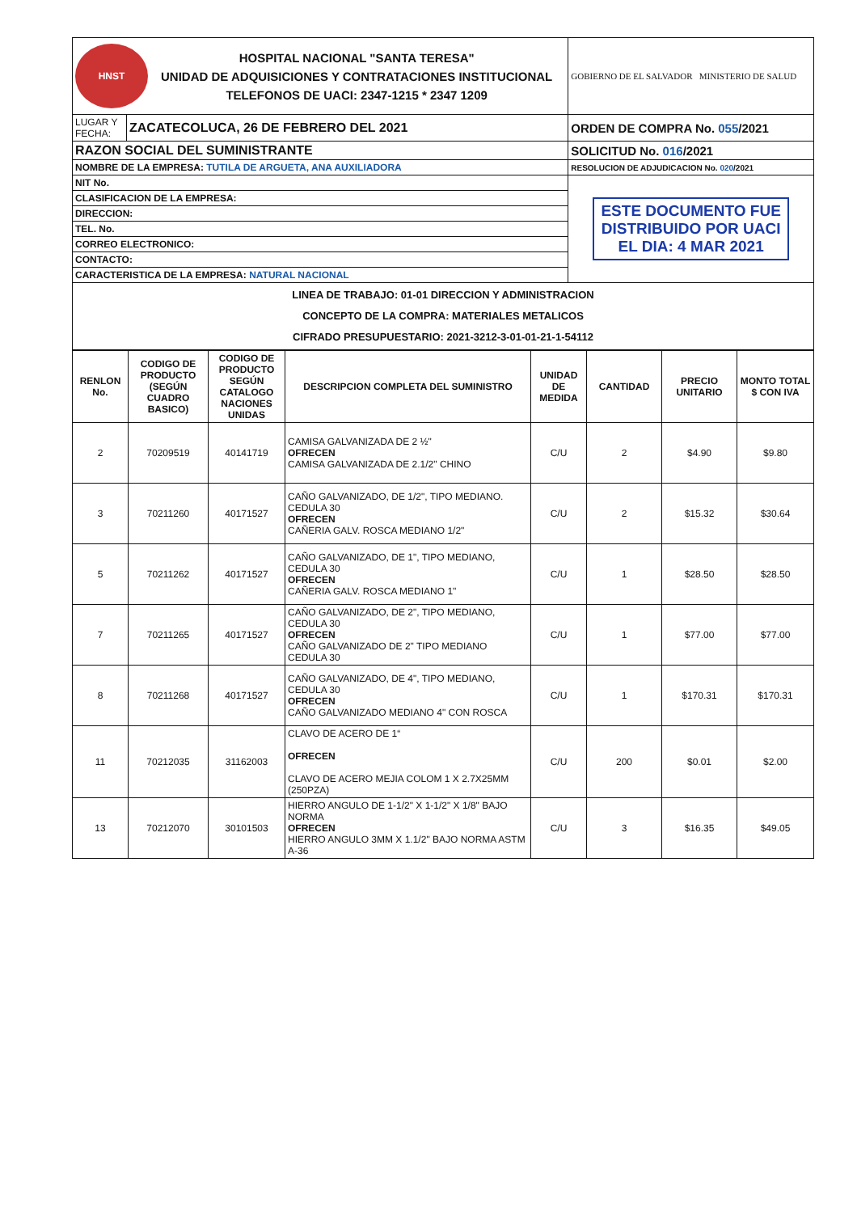| HNST HOSPITAL NACIONAL "SANTA TERESA" UNIDAD DE ADQUISICIONES Y CONTRATACIONES INSTITUCIONAL TELEFONOS DE UACI: 2347-1215 * 2347 1209 | | GOBIERNO DE EL SALVADOR MINISTERIO DE SALUD |
| LUGAR Y FECHA: | ZACATECOLUCA, 26 DE FEBRERO DEL 2021 | ORDEN DE COMPRA No. 055 /2021 |
| RAZON SOCIAL DEL SUMINISTRANTE | | SOLICITUD No. 016 /2021 |
| NOMBRE DE LA EMPRESA: TUTILA DE ARGUETA, ANA AUXILIADORA | | RESOLUCION DE ADJUDICACION No. 020 /2021 |
| NIT No. | | ESTE DOCUMENTO FUE DISTRIBUIDO POR UACI EL DIA: 4 MAR 2021 |
| CLASIFICACION DE LA EMPRESA: | | |
| DIRECCION: | | |
| TEL. No. | | |
| CORREO ELECTRONICO: | | |
| CONTACTO: | | |
| CARACTERISTICA DE LA EMPRESA: NATURAL NACIONAL | | |
| LINEA DE TRABAJO: 01-01 DIRECCION Y ADMINISTRACION CONCEPTO DE LA COMPRA: MATERIALES METALICOS CIFRADO PRESUPUESTARIO: 2021-3212-3-01-01-21-1-54112 | | |
| RENLON No. | CODIGO DE PRODUCTO (SEGÚN CUADRO BASICO) | CODIGO DE PRODUCTO SEGÚN CATALOGO NACIONES UNIDAS | DESCRIPCION COMPLETA DEL SUMINISTRO | UNIDAD DE MEDIDA | CANTIDAD | PRECIO UNITARIO | MONTO TOTAL $ CON IVA |
| --- | --- | --- | --- | --- | --- | --- | --- |
| 2 | 70209519 | 40141719 | CAMISA GALVANIZADA DE 2 ½" OFRECEN CAMISA GALVANIZADA DE 2.1/2" CHINO | C/U | 2 | $4.90 | $9.80 |
| 3 | 70211260 | 40171527 | CAÑO GALVANIZADO, DE 1/2", TIPO MEDIANO. CEDULA 30 OFRECEN CAÑERIA GALV. ROSCA MEDIANO 1/2" | C/U | 2 | $15.32 | $30.64 |
| 5 | 70211262 | 40171527 | CAÑO GALVANIZADO, DE 1", TIPO MEDIANO, CEDULA 30 OFRECEN CAÑERIA GALV. ROSCA MEDIANO 1" | C/U | 1 | $28.50 | $28.50 |
| 7 | 70211265 | 40171527 | CAÑO GALVANIZADO, DE 2", TIPO MEDIANO, CEDULA 30 OFRECEN CAÑO GALVANIZADO DE 2" TIPO MEDIANO CEDULA 30 | C/U | 1 | $77.00 | $77.00 |
| 8 | 70211268 | 40171527 | CAÑO GALVANIZADO, DE 4", TIPO MEDIANO, CEDULA 30 OFRECEN CAÑO GALVANIZADO MEDIANO 4" CON ROSCA | C/U | 1 | $170.31 | $170.31 |
| 11 | 70212035 | 31162003 | CLAVO DE ACERO DE 1“ OFRECEN CLAVO DE ACERO MEJIA COLOM 1 X 2.7X25MM (250PZA) | C/U | 200 | $0.01 | $2.00 |
| 13 | 70212070 | 30101503 | HIERRO ANGULO DE 1-1/2" X 1-1/2" X 1/8" BAJO NORMA OFRECEN HIERRO ANGULO 3MM X 1.1/2" BAJO NORMA ASTM A-36 | C/U | 3 | $16.35 | $49.05 |